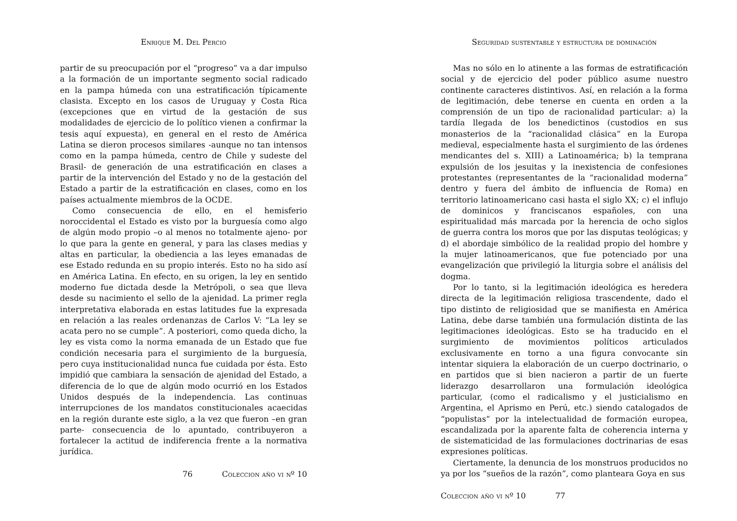Enrique M. Del Percio
partir de su preocupación por el “progreso” va a dar impulso a la formación de un importante segmento social radicado en la pampa húmeda con una estratificación típicamente clasista. Excepto en los casos de Uruguay y Costa Rica (excepciones que en virtud de la gestación de sus modalidades de ejercicio de lo político vienen a confirmar la tesis aquí expuesta), en general en el resto de América Latina se dieron procesos similares -aunque no tan intensos como en la pampa húmeda, centro de Chile y sudeste del Brasil- de generación de una estratificación en clases a partir de la intervención del Estado y no de la gestación del Estado a partir de la estratificación en clases, como en los países actualmente miembros de la OCDE.
Como consecuencia de ello, en el hemisferio noroccidental el Estado es visto por la burguesía como algo de algún modo propio –o al menos no totalmente ajeno- por lo que para la gente en general, y para las clases medias y altas en particular, la obediencia a las leyes emanadas de ese Estado redunda en su propio interés. Esto no ha sido así en América Latina. En efecto, en su origen, la ley en sentido moderno fue dictada desde la Metrópoli, o sea que lleva desde su nacimiento el sello de la ajenidad. La primer regla interpretativa elaborada en estas latitudes fue la expresada en relación a las reales ordenanzas de Carlos V: “La ley se acata pero no se cumple”. A posteriori, como queda dicho, la ley es vista como la norma emanada de un Estado que fue condición necesaria para el surgimiento de la burguesía, pero cuya institucionalidad nunca fue cuidada por ésta. Esto impidió que cambiara la sensación de ajenidad del Estado, a diferencia de lo que de algún modo ocurrió en los Estados Unidos después de la independencia. Las continuas interrupciones de los mandatos constitucionales acaecidas en la región durante este siglo, a la vez que fueron –en gran parte- consecuencia de lo apuntado, contribuyeron a fortalecer la actitud de indiferencia frente a la normativa jurídica.
76 Coleccion año vi nº 10
Seguridad sustentable y estructura de dominación
Mas no sólo en lo atinente a las formas de estratificación social y de ejercicio del poder público asume nuestro continente caracteres distintivos. Así, en relación a la forma de legitimación, debe tenerse en cuenta en orden a la comprensión de un tipo de racionalidad particular: a) la tardía llegada de los benedictinos (custodios en sus monasterios de la “racionalidad clásica” en la Europa medieval, especialmente hasta el surgimiento de las órdenes mendicantes del s. XIII) a Latinoamérica; b) la temprana expulsión de los jesuitas y la inexistencia de confesiones protestantes (representantes de la “racionalidad moderna” dentro y fuera del ámbito de influencia de Roma) en territorio latinoamericano casi hasta el siglo XX; c) el influjo de dominicos y franciscanos españoles, con una espiritualidad más marcada por la herencia de ocho siglos de guerra contra los moros que por las disputas teológicas; y d) el abordaje simbólico de la realidad propio del hombre y la mujer latinoamericanos, que fue potenciado por una evangelización que privilegió la liturgia sobre el análisis del dogma.
Por lo tanto, si la legitimación ideológica es heredera directa de la legitimación religiosa trascendente, dado el tipo distinto de religiosidad que se manifiesta en América Latina, debe darse también una formulación distinta de las legitimaciones ideológicas. Esto se ha traducido en el surgimiento de movimientos políticos articulados exclusivamente en torno a una figura convocante sin intentar siquiera la elaboración de un cuerpo doctrinario, o en partidos que si bien nacieron a partir de un fuerte liderazgo desarrollaron una formulación ideológica particular, (como el radicalismo y el justicialismo en Argentina, el Aprismo en Perú, etc.) siendo catalogados de “populistas” por la intelectualidad de formación europea, escandalizada por la aparente falta de coherencia interna y de sistematicidad de las formulaciones doctrinarias de esas expresiones políticas.
Ciertamente, la denuncia de los monstruos producidos no ya por los “sueños de la razón”, como planteara Goya en sus
Coleccion año vi nº 10 77